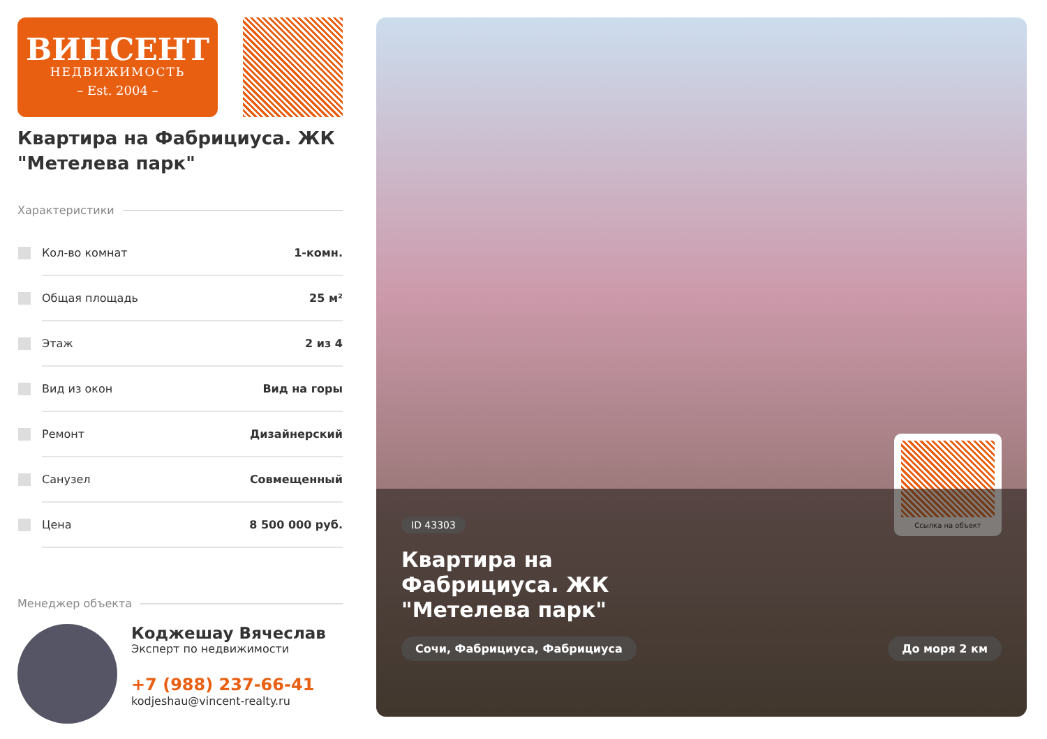ВИНСЕНТ
НЕДВИЖИМОСТЬ
– Est. 2004 –
Квартира на Фабрициуса. ЖК "Метелева парк"
Характеристики
Кол-во комнат 1-комн.
Общая площадь 25 м²
Этаж 2 из 4
Вид из окон Вид на горы
Ремонт Дизайнерский
Санузел Совмещенный
Цена 8 500 000 руб.
Менеджер объекта
Коджешау Вячеслав
Эксперт по недвижимости
+7 (988) 237-66-41
kodjeshau@vincent-realty.ru
Ссылка на объект
ID 43303
Квартира на Фабрициуса. ЖК "Метелева парк"
Сочи, Фабрициуса, Фабрициуса До моря 2 км